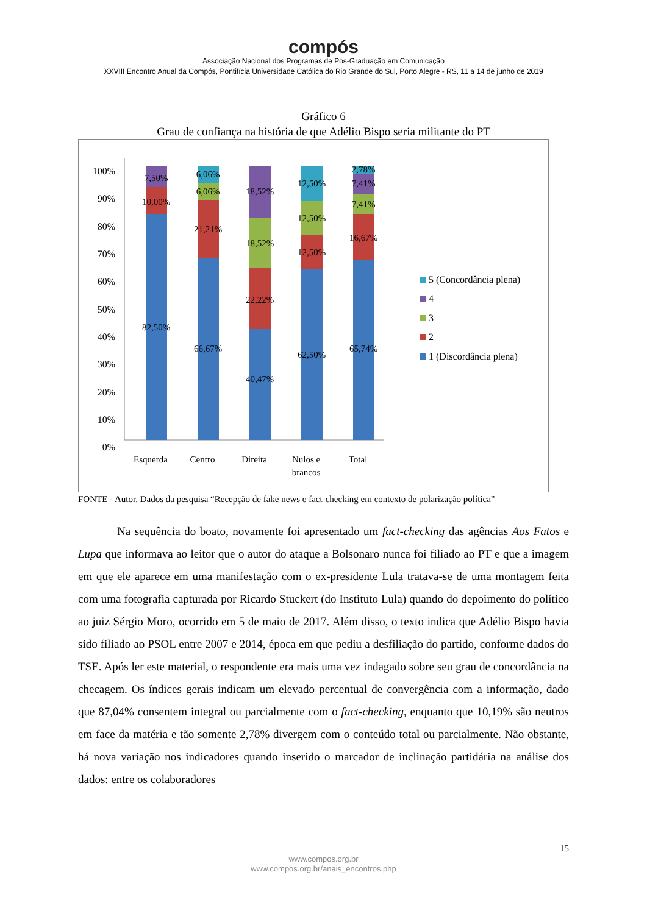compós
Associação Nacional dos Programas de Pós-Graduação em Comunicação
XXVIII Encontro Anual da Compós, Pontifícia Universidade Católica do Rio Grande do Sul, Porto Alegre - RS, 11 a 14 de junho de 2019
Gráfico 6
Grau de confiança na história de que Adélio Bispo seria militante do PT
100%
90%
80%
70%
60%
50%
40%
30%
20%
10%
0%
7,50%
10,00%
82,50%
6,06%
6,06%
21,21%
66,67%
18,52%
18,52%
22,22%
40,47%
12,50%
12,50%
12,50%
62,50%
2,78%
7,41%
7,41%
16,67%
65,74%
Esquerda
Centro
Direita
Nulos e
brancos
Total
5 (Concordância plena)
4
3
2
1 (Discordância plena)
FONTE - Autor. Dados da pesquisa “Recepção de fake news e fact-checking em contexto de polarização política”
Na sequência do boato, novamente foi apresentado um fact-checking das agências Aos Fatos e Lupa que informava ao leitor que o autor do ataque a Bolsonaro nunca foi filiado ao PT e que a imagem em que ele aparece em uma manifestação com o ex-presidente Lula tratava-se de uma montagem feita com uma fotografia capturada por Ricardo Stuckert (do Instituto Lula) quando do depoimento do político ao juiz Sérgio Moro, ocorrido em 5 de maio de 2017. Além disso, o texto indica que Adélio Bispo havia sido filiado ao PSOL entre 2007 e 2014, época em que pediu a desfiliação do partido, conforme dados do TSE. Após ler este material, o respondente era mais uma vez indagado sobre seu grau de concordância na checagem. Os índices gerais indicam um elevado percentual de convergência com a informação, dado que 87,04% consentem integral ou parcialmente com o fact-checking, enquanto que 10,19% são neutros em face da matéria e tão somente 2,78% divergem com o conteúdo total ou parcialmente. Não obstante, há nova variação nos indicadores quando inserido o marcador de inclinação partidária na análise dos dados: entre os colaboradores
15
www.compos.org.br
www.compos.org.br/anais_encontros.php